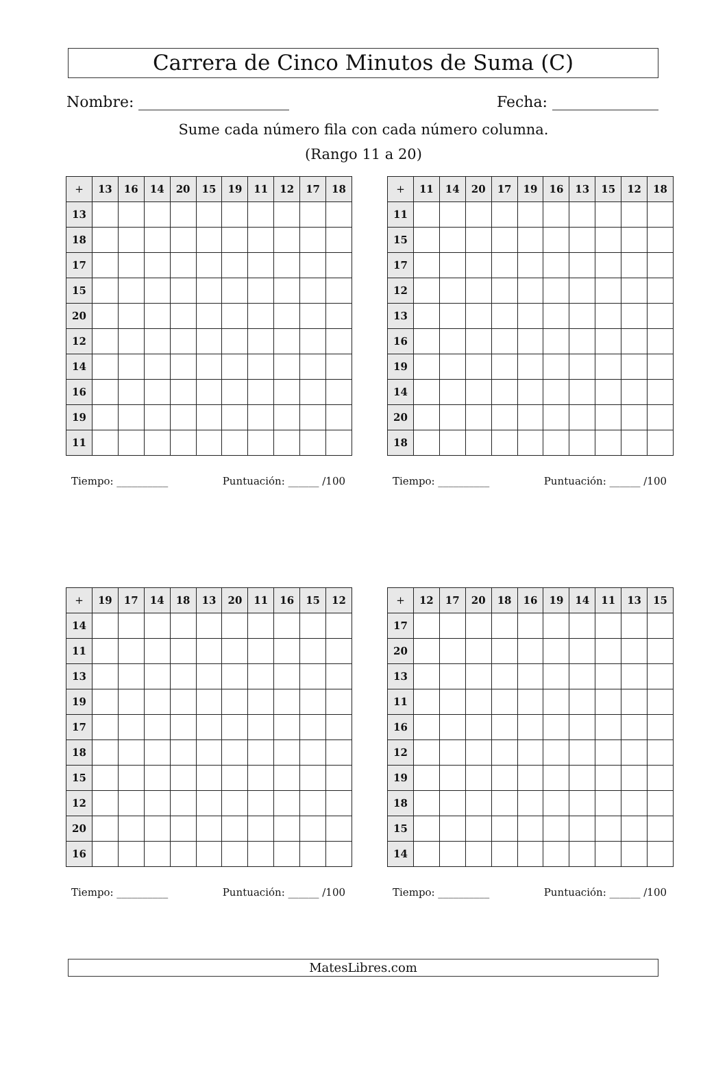Carrera de Cinco Minutos de Suma (C)
Nombre: Fecha:
Sume cada número fila con cada número columna.
(Rango 11 a 20)
| + | 13 | 16 | 14 | 20 | 15 | 19 | 11 | 12 | 17 | 18 |
| --- | --- | --- | --- | --- | --- | --- | --- | --- | --- | --- |
| 13 | | | | | | | | | | |
| 18 | | | | | | | | | | |
| 17 | | | | | | | | | | |
| 15 | | | | | | | | | | |
| 20 | | | | | | | | | | |
| 12 | | | | | | | | | | |
| 14 | | | | | | | | | | |
| 16 | | | | | | | | | | |
| 19 | | | | | | | | | | |
| 11 | | | | | | | | | | |
Tiempo: __________ Puntuación: ______ /100
| + | 11 | 14 | 20 | 17 | 19 | 16 | 13 | 15 | 12 | 18 |
| --- | --- | --- | --- | --- | --- | --- | --- | --- | --- | --- |
| 11 | | | | | | | | | | |
| 15 | | | | | | | | | | |
| 17 | | | | | | | | | | |
| 12 | | | | | | | | | | |
| 13 | | | | | | | | | | |
| 16 | | | | | | | | | | |
| 19 | | | | | | | | | | |
| 14 | | | | | | | | | | |
| 20 | | | | | | | | | | |
| 18 | | | | | | | | | | |
Tiempo: __________ Puntuación: ______ /100
| + | 19 | 17 | 14 | 18 | 13 | 20 | 11 | 16 | 15 | 12 |
| --- | --- | --- | --- | --- | --- | --- | --- | --- | --- | --- |
| 14 | | | | | | | | | | |
| 11 | | | | | | | | | | |
| 13 | | | | | | | | | | |
| 19 | | | | | | | | | | |
| 17 | | | | | | | | | | |
| 18 | | | | | | | | | | |
| 15 | | | | | | | | | | |
| 12 | | | | | | | | | | |
| 20 | | | | | | | | | | |
| 16 | | | | | | | | | | |
Tiempo: __________ Puntuación: ______ /100
| + | 12 | 17 | 20 | 18 | 16 | 19 | 14 | 11 | 13 | 15 |
| --- | --- | --- | --- | --- | --- | --- | --- | --- | --- | --- |
| 17 | | | | | | | | | | |
| 20 | | | | | | | | | | |
| 13 | | | | | | | | | | |
| 11 | | | | | | | | | | |
| 16 | | | | | | | | | | |
| 12 | | | | | | | | | | |
| 19 | | | | | | | | | | |
| 18 | | | | | | | | | | |
| 15 | | | | | | | | | | |
| 14 | | | | | | | | | | |
Tiempo: __________ Puntuación: ______ /100
MatesLibres.com